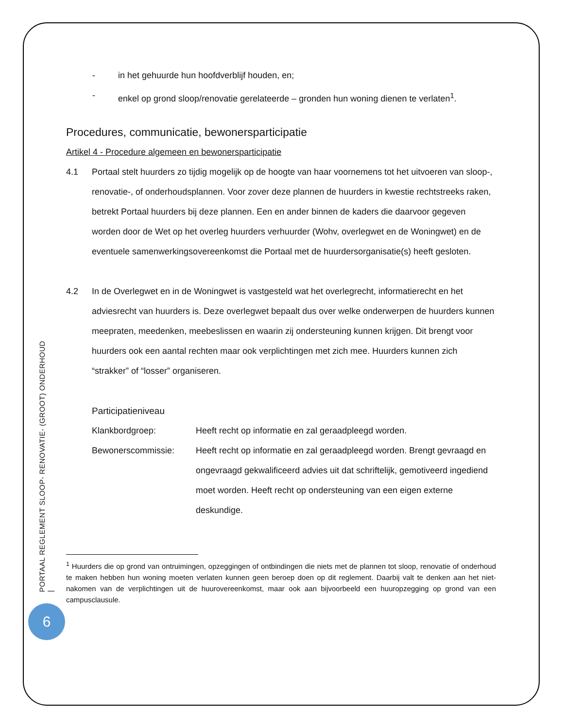PORTAAL REGLEMENT SLOOP- RENOVATIE- (GROOT) ONDERHOUD |
6
- in het gehuurde hun hoofdverblijf houden, en;
- enkel op grond sloop/renovatie gerelateerde – gronden hun woning dienen te verlaten<sup>1</sup>.
Procedures, communicatie, bewonersparticipatie
Artikel 4 - Procedure algemeen en bewonersparticipatie
4.1 Portaal stelt huurders zo tijdig mogelijk op de hoogte van haar voornemens tot het uitvoeren van sloop-, renovatie-, of onderhoudsplannen. Voor zover deze plannen de huurders in kwestie rechtstreeks raken, betrekt Portaal huurders bij deze plannen. Een en ander binnen de kaders die daarvoor gegeven worden door de Wet op het overleg huurders verhuurder (Wohv, overlegwet en de Woningwet) en de eventuele samenwerkingsovereenkomst die Portaal met de huurdersorganisatie(s) heeft gesloten.
4.2 In de Overlegwet en in de Woningwet is vastgesteld wat het overlegrecht, informatierecht en het adviesrecht van huurders is. Deze overlegwet bepaalt dus over welke onderwerpen de huurders kunnen meepraten, meedenken, meebeslissen en waarin zij ondersteuning kunnen krijgen. Dit brengt voor huurders ook een aantal rechten maar ook verplichtingen met zich mee. Huurders kunnen zich “strakker” of “losser” organiseren.
Participatieniveau
Klankbordgroep: Heeft recht op informatie en zal geraadpleegd worden.
Bewonerscommissie: Heeft recht op informatie en zal geraadpleegd worden. Brengt gevraagd en ongevraagd gekwalificeerd advies uit dat schriftelijk, gemotiveerd ingediend moet worden. Heeft recht op ondersteuning van een eigen externe deskundige.
<sup>1</sup> Huurders die op grond van ontruimingen, opzeggingen of ontbindingen die niets met de plannen tot sloop, renovatie of onderhoud te maken hebben hun woning moeten verlaten kunnen geen beroep doen op dit reglement. Daarbij valt te denken aan het niet-nakomen van de verplichtingen uit de huurovereenkomst, maar ook aan bijvoorbeeld een huuropzegging op grond van een campusclausule.